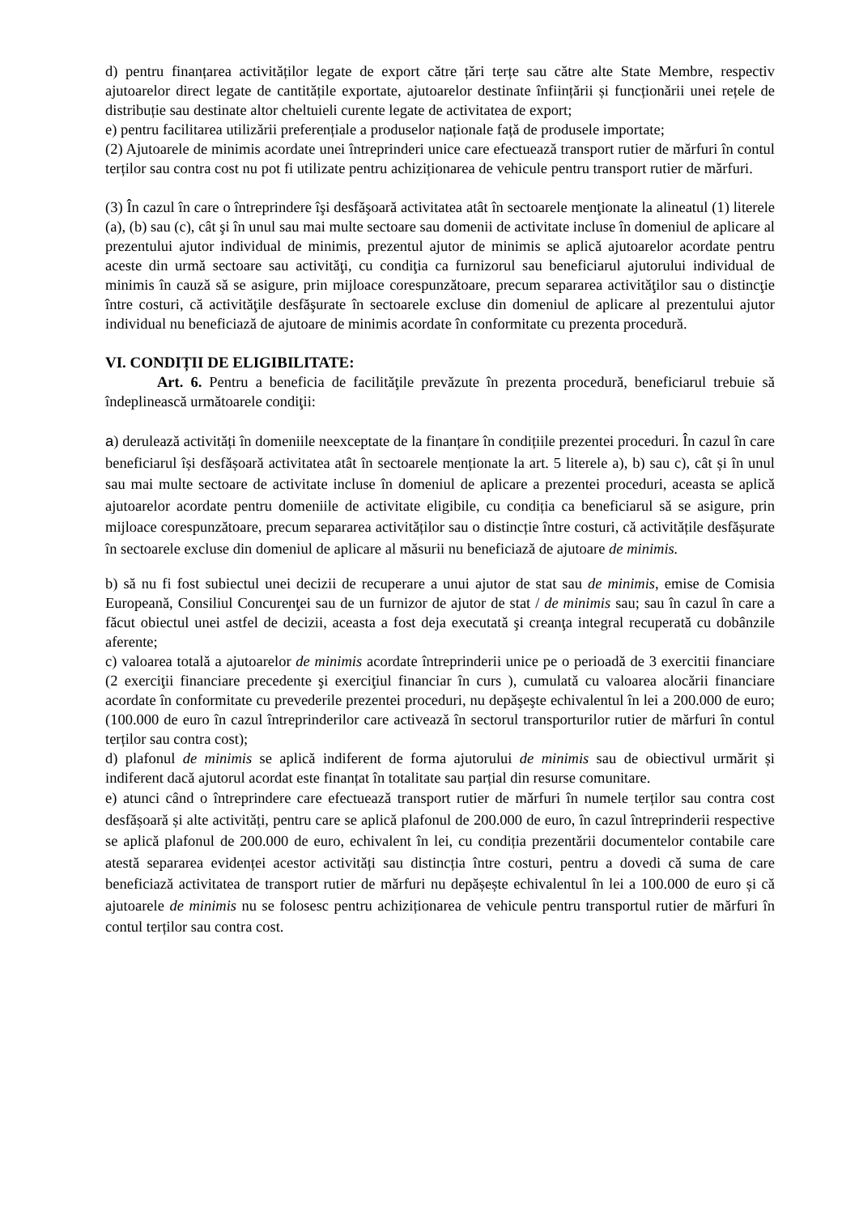d) pentru finanțarea activităților legate de export către țări terțe sau către alte State Membre, respectiv ajutoarelor direct legate de cantitățile exportate, ajutoarelor destinate înființării și funcționării unei rețele de distribuție sau destinate altor cheltuieli curente legate de activitatea de export;
e) pentru facilitarea utilizării preferențiale a produselor naționale față de produsele importate;
(2) Ajutoarele de minimis acordate unei întreprinderi unice care efectuează transport rutier de mărfuri în contul terților sau contra cost nu pot fi utilizate pentru achiziționarea de vehicule pentru transport rutier de mărfuri.
(3) În cazul în care o întreprindere îşi desfăşoară activitatea atât în sectoarele menţionate la alineatul (1) literele (a), (b) sau (c), cât şi în unul sau mai multe sectoare sau domenii de activitate incluse în domeniul de aplicare al prezentului ajutor individual de minimis, prezentul ajutor de minimis se aplică ajutoarelor acordate pentru aceste din urmă sectoare sau activităţi, cu condiţia ca furnizorul sau beneficiarul ajutorului individual de minimis în cauză să se asigure, prin mijloace corespunzătoare, precum separarea activităţilor sau o distincţie între costuri, că activităţile desfăşurate în sectoarele excluse din domeniul de aplicare al prezentului ajutor individual nu beneficiază de ajutoare de minimis acordate în conformitate cu prezenta procedură.
VI. CONDIȚII DE ELIGIBILITATE:
Art. 6. Pentru a beneficia de facilităţile prevăzute în prezenta procedură, beneficiarul trebuie să îndeplinească următoarele condiţii:
a) derulează activități în domeniile neexceptate de la finanțare în condițiile prezentei proceduri. În cazul în care beneficiarul își desfășoară activitatea atât în sectoarele menționate la art. 5 literele a), b) sau c), cât și în unul sau mai multe sectoare de activitate incluse în domeniul de aplicare a prezentei proceduri, aceasta se aplică ajutoarelor acordate pentru domeniile de activitate eligibile, cu condiția ca beneficiarul să se asigure, prin mijloace corespunzătoare, precum separarea activităților sau o distincție între costuri, că activitățile desfășurate în sectoarele excluse din domeniul de aplicare al măsurii nu beneficiază de ajutoare de minimis.
b) să nu fi fost subiectul unei decizii de recuperare a unui ajutor de stat sau de minimis, emise de Comisia Europeană, Consiliul Concurenţei sau de un furnizor de ajutor de stat / de minimis sau; sau în cazul în care a făcut obiectul unei astfel de decizii, aceasta a fost deja executată şi creanţa integral recuperată cu dobânzile aferente;
c) valoarea totală a ajutoarelor de minimis acordate întreprinderii unice pe o perioadă de 3 exercitii financiare (2 exerciţii financiare precedente şi exerciţiul financiar în curs ), cumulată cu valoarea alocării financiare acordate în conformitate cu prevederile prezentei proceduri, nu depăşeşte echivalentul în lei a 200.000 de euro; (100.000 de euro în cazul întreprinderilor care activează în sectorul transporturilor rutier de mărfuri în contul terților sau contra cost);
d) plafonul de minimis se aplică indiferent de forma ajutorului de minimis sau de obiectivul urmărit și indiferent dacă ajutorul acordat este finanțat în totalitate sau parțial din resurse comunitare.
e) atunci când o întreprindere care efectuează transport rutier de mărfuri în numele terților sau contra cost desfășoară și alte activități, pentru care se aplică plafonul de 200.000 de euro, în cazul întreprinderii respective se aplică plafonul de 200.000 de euro, echivalent în lei, cu condiția prezentării documentelor contabile care atestă separarea evidenței acestor activități sau distincția între costuri, pentru a dovedi că suma de care beneficiază activitatea de transport rutier de mărfuri nu depășește echivalentul în lei a 100.000 de euro și că ajutoarele de minimis nu se folosesc pentru achiziționarea de vehicule pentru transportul rutier de mărfuri în contul terților sau contra cost.